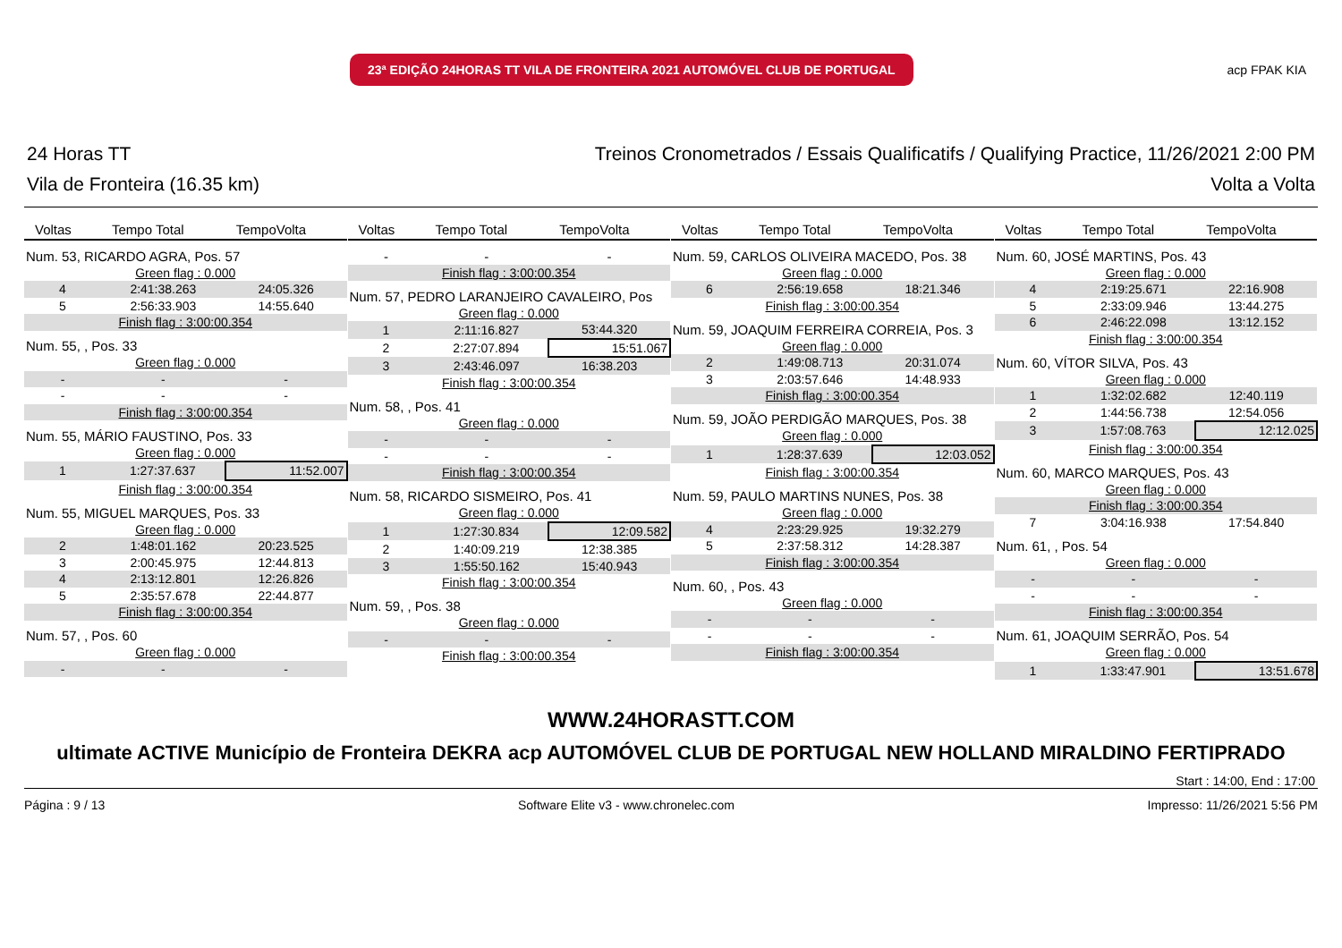23ª EDIÇÃO 24HORAS TT VILA DE FRONTEIRA 2021 AUTOMÓVEL CLUB DE PORTUGAL
acp FPAK KIA
24 Horas TT Treinos Cronometrados / Essais Qualificatifs / Qualifying Practice, 11/26/2021 2:00 PM
Vila de Fronteira (16.35 km) Volta a Volta
| Voltas | Tempo Total | TempoVolta |
| --- | --- | --- |
| Num. 53, RICARDO AGRA, Pos. 57 | | |
| Green flag : 0.000 | | |
| 4 | 2:41:38.263 | 24:05.326 |
| 5 | 2:56:33.903 | 14:55.640 |
| Finish flag : 3:00:00.354 | | |
| Num. 55, , Pos. 33 | | |
| Green flag : 0.000 | | |
| - | - | - |
| - | - | - |
| Finish flag : 3:00:00.354 | | |
| Num. 55, MÁRIO FAUSTINO, Pos. 33 | | |
| Green flag : 0.000 | | |
| 1 | 1:27:37.637 | 11:52.007 |
| Finish flag : 3:00:00.354 | | |
| Num. 55, MIGUEL MARQUES, Pos. 33 | | |
| Green flag : 0.000 | | |
| 2 | 1:48:01.162 | 20:23.525 |
| 3 | 2:00:45.975 | 12:44.813 |
| 4 | 2:13:12.801 | 12:26.826 |
| 5 | 2:35:57.678 | 22:44.877 |
| Finish flag : 3:00:00.354 | | |
| Num. 57, , Pos. 60 | | |
| Green flag : 0.000 | | |
| - | - | - |
| Voltas | Tempo Total | TempoVolta |
| --- | --- | --- |
| - | - | - |
| Finish flag : 3:00:00.354 | | |
| Num. 57, PEDRO LARANJEIRO CAVALEIRO, Pos | | |
| Green flag : 0.000 | | |
| 1 | 2:11:16.827 | 53:44.320 |
| 2 | 2:27:07.894 | 15:51.067 |
| 3 | 2:43:46.097 | 16:38.203 |
| Finish flag : 3:00:00.354 | | |
| Num. 58, , Pos. 41 | | |
| Green flag : 0.000 | | |
| - | - | - |
| - | - | - |
| Finish flag : 3:00:00.354 | | |
| Num. 58, RICARDO SISMEIRO, Pos. 41 | | |
| Green flag : 0.000 | | |
| 1 | 1:27:30.834 | 12:09.582 |
| 2 | 1:40:09.219 | 12:38.385 |
| 3 | 1:55:50.162 | 15:40.943 |
| Finish flag : 3:00:00.354 | | |
| Num. 59, , Pos. 38 | | |
| Green flag : 0.000 | | |
| - | - | - |
| Finish flag : 3:00:00.354 | | |
| Voltas | Tempo Total | TempoVolta |
| --- | --- | --- |
| Num. 59, CARLOS OLIVEIRA MACEDO, Pos. 38 | | |
| Green flag : 0.000 | | |
| 6 | 2:56:19.658 | 18:21.346 |
| Finish flag : 3:00:00.354 | | |
| Num. 59, JOAQUIM FERREIRA CORREIA, Pos. 3 | | |
| Green flag : 0.000 | | |
| 2 | 1:49:08.713 | 20:31.074 |
| 3 | 2:03:57.646 | 14:48.933 |
| Finish flag : 3:00:00.354 | | |
| Num. 59, JOÃO PERDIGÃO MARQUES, Pos. 38 | | |
| Green flag : 0.000 | | |
| 1 | 1:28:37.639 | 12:03.052 |
| Finish flag : 3:00:00.354 | | |
| Num. 59, PAULO MARTINS NUNES, Pos. 38 | | |
| Green flag : 0.000 | | |
| 4 | 2:23:29.925 | 19:32.279 |
| 5 | 2:37:58.312 | 14:28.387 |
| Finish flag : 3:00:00.354 | | |
| Num. 60, , Pos. 43 | | |
| Green flag : 0.000 | | |
| - | - | - |
| - | - | - |
| Finish flag : 3:00:00.354 | | |
| Voltas | Tempo Total | TempoVolta |
| --- | --- | --- |
| Num. 60, JOSÉ MARTINS, Pos. 43 | | |
| Green flag : 0.000 | | |
| 4 | 2:19:25.671 | 22:16.908 |
| 5 | 2:33:09.946 | 13:44.275 |
| 6 | 2:46:22.098 | 13:12.152 |
| Finish flag : 3:00:00.354 | | |
| Num. 60, VÍTOR SILVA, Pos. 43 | | |
| Green flag : 0.000 | | |
| 1 | 1:32:02.682 | 12:40.119 |
| 2 | 1:44:56.738 | 12:54.056 |
| 3 | 1:57:08.763 | 12:12.025 |
| Finish flag : 3:00:00.354 | | |
| Num. 60, MARCO MARQUES, Pos. 43 | | |
| Green flag : 0.000 | | |
| Finish flag : 3:00:00.354 | | |
| 7 | 3:04:16.938 | 17:54.840 |
| Num. 61, , Pos. 54 | | |
| Green flag : 0.000 | | |
| - | - | - |
| - | - | - |
| Finish flag : 3:00:00.354 | | |
| Num. 61, JOAQUIM SERRÃO, Pos. 54 | | |
| Green flag : 0.000 | | |
| 1 | 1:33:47.901 | 13:51.678 |
WWW.24HORASTT.COM
ultimate ACTIVE Município de Fronteira DEKRA acp AUTOMÓVEL CLUB DE PORTUGAL NEW HOLLAND MIRALDINO FERTIPRADO
Start : 14:00, End : 17:00
Página : 9 / 13 Software Elite v3 - www.chronelec.com Impresso: 11/26/2021 5:56 PM